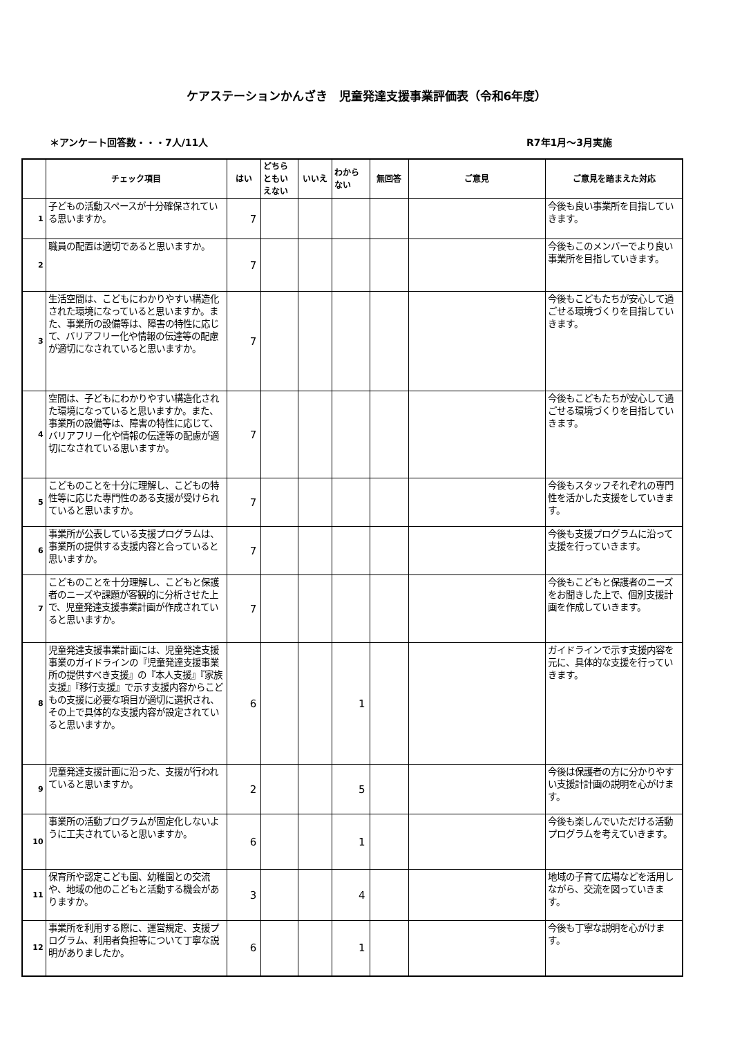ケアステーションかんざき　児童発達支援事業評価表（令和6年度）
＊アンケート回答数・・・7人/11人 R7年1月～3月実施
| | チェック項目 | はい | どちら ともい えない | いいえ | わから ない | 無回答 | ご意見 | ご意見を踏まえた対応 |
| --- | --- | --- | --- | --- | --- | --- | --- | --- |
| 1 | 子どもの活動スペースが十分確保されている思いますか。 | 7 | | | | | | 今後も良い事業所を目指していきます。 |
| 2 | 職員の配置は適切であると思いますか。 | 7 | | | | | | 今後もこのメンバーでより良い事業所を目指していきます。 |
| 3 | 生活空間は、こどもにわかりやすい構造化された環境になっていると思いますか。また、事業所の設備等は、障害の特性に応じて、バリアフリー化や情報の伝達等の配慮が適切になされていると思いますか。 | 7 | | | | | | 今後もこどもたちが安心して過ごせる環境づくりを目指していきます。 |
| 4 | 空間は、子どもにわかりやすい構造化された環境になっていると思いますか。また、事業所の設備等は、障害の特性に応じて、バリアフリー化や情報の伝達等の配慮が適切になされている思いますか。 | 7 | | | | | | 今後もこどもたちが安心して過ごせる環境づくりを目指していきます。 |
| 5 | こどものことを十分に理解し、こどもの特性等に応じた専門性のある支援が受けられていると思いますか。 | 7 | | | | | | 今後もスタッフそれぞれの専門性を活かした支援をしていきます。 |
| 6 | 事業所が公表している支援プログラムは、事業所の提供する支援内容と合っていると思いますか。 | 7 | | | | | | 今後も支援プログラムに沿って支援を行っていきます。 |
| 7 | こどものことを十分理解し、こどもと保護者のニーズや課題が客観的に分析させた上で、児童発達支援事業計画が作成されていると思いますか。 | 7 | | | | | | 今後もこどもと保護者のニーズをお聞きした上で、個別支援計画を作成していきます。 |
| 8 | 児童発達支援事業計画には、児童発達支援事業のガイドラインの『児童発達支援事業所の提供すべき支援』の『本人支援』『家族支援』『移行支援』で示す支援内容からこどもの支援に必要な項目が適切に選択され、その上で具体的な支援内容が設定されていると思いますか。 | 6 | | | 1 | | | ガイドラインで示す支援内容を元に、具体的な支援を行っていきます。 |
| 9 | 児童発達支援計画に沿った、支援が行われていると思いますか。 | 2 | | | 5 | | | 今後は保護者の方に分かりやすい支援計計画の説明を心がけます。 |
| 10 | 事業所の活動プログラムが固定化しないように工夫されていると思いますか。 | 6 | | | 1 | | | 今後も楽しんでいただける活動プログラムを考えていきます。 |
| 11 | 保育所や認定こども園、幼稚園との交流や、地域の他のこどもと活動する機会がありますか。 | 3 | | | 4 | | | 地域の子育て広場などを活用しながら、交流を図っていきます。 |
| 12 | 事業所を利用する際に、運営規定、支援プログラム、利用者負担等について丁寧な説明がありましたか。 | 6 | | | 1 | | | 今後も丁寧な説明を心がけます。 |